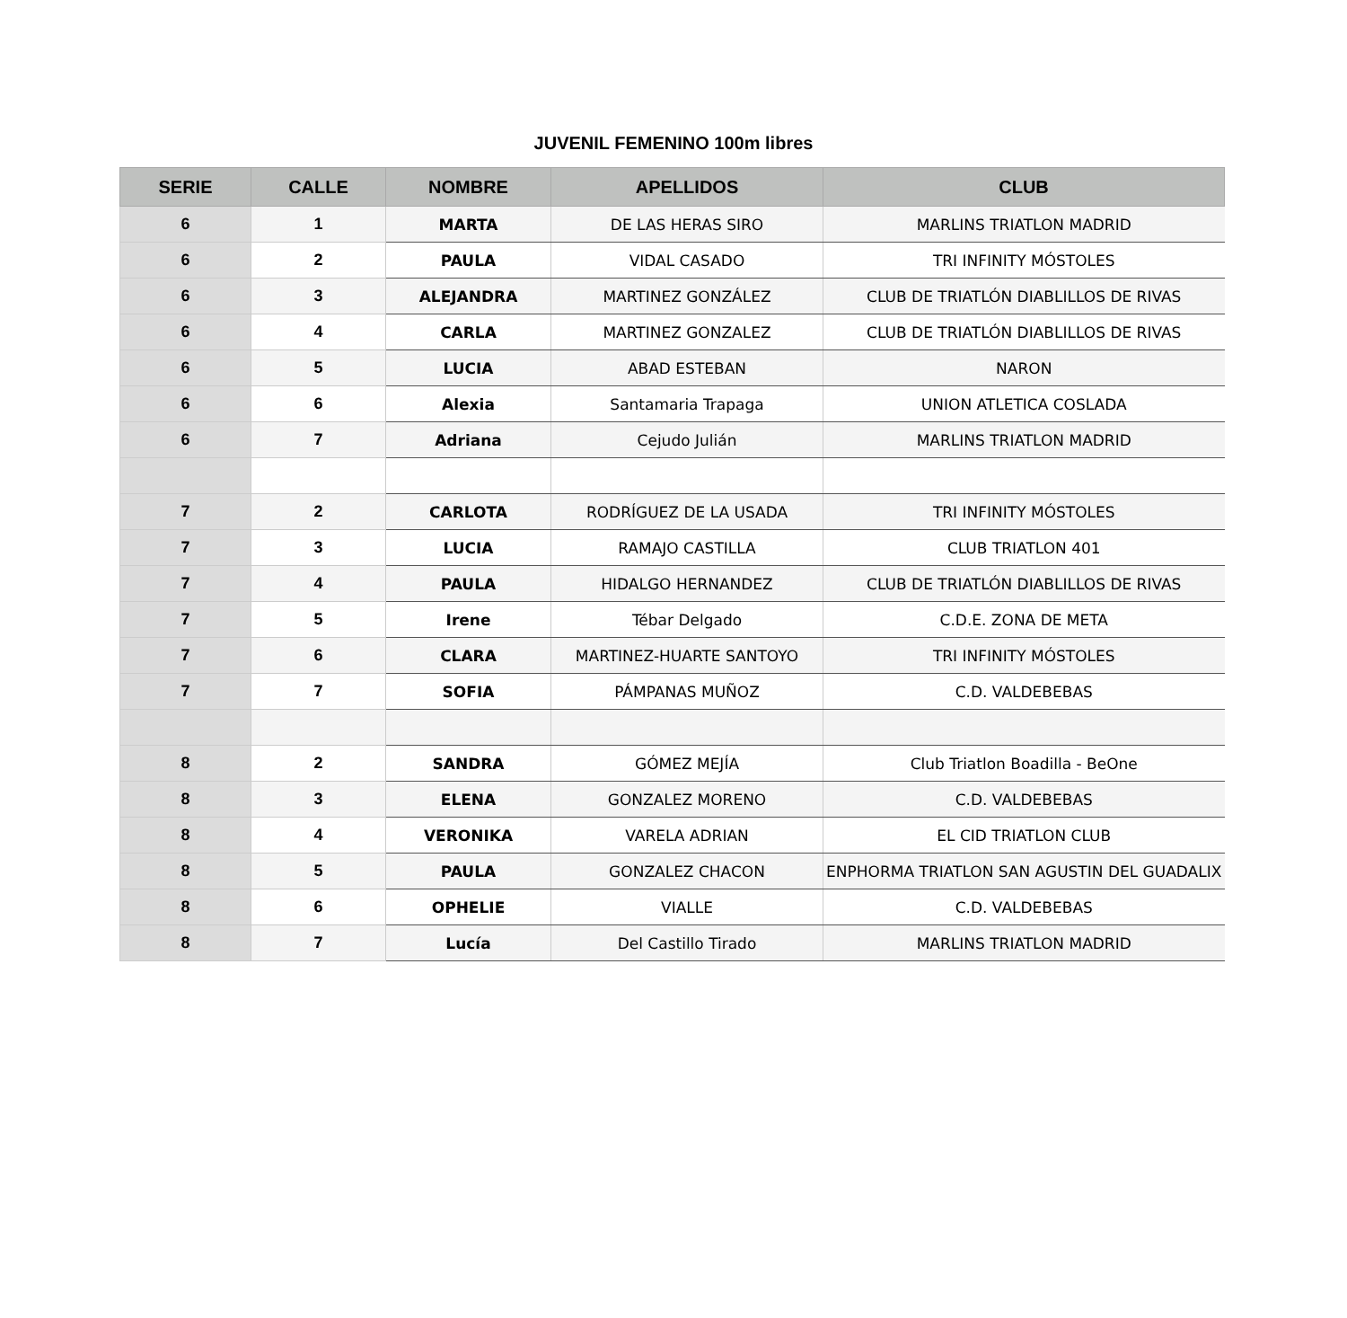JUVENIL FEMENINO 100m libres
| SERIE | CALLE | NOMBRE | APELLIDOS | CLUB |
| --- | --- | --- | --- | --- |
| 6 | 1 | MARTA | DE LAS HERAS SIRO | MARLINS TRIATLON MADRID |
| 6 | 2 | PAULA | VIDAL CASADO | TRI INFINITY MÓSTOLES |
| 6 | 3 | ALEJANDRA | MARTINEZ GONZÁLEZ | CLUB DE TRIATLÓN DIABLILLOS DE RIVAS |
| 6 | 4 | CARLA | MARTINEZ GONZALEZ | CLUB DE TRIATLÓN DIABLILLOS DE RIVAS |
| 6 | 5 | LUCIA | ABAD ESTEBAN | NARON |
| 6 | 6 | Alexia | Santamaria Trapaga | UNION ATLETICA COSLADA |
| 6 | 7 | Adriana | Cejudo Julián | MARLINS TRIATLON MADRID |
| 7 | 2 | CARLOTA | RODRÍGUEZ DE LA USADA | TRI INFINITY MÓSTOLES |
| 7 | 3 | LUCIA | RAMAJO CASTILLA | CLUB TRIATLON 401 |
| 7 | 4 | PAULA | HIDALGO HERNANDEZ | CLUB DE TRIATLÓN DIABLILLOS DE RIVAS |
| 7 | 5 | Irene | Tébar Delgado | C.D.E. ZONA DE META |
| 7 | 6 | CLARA | MARTINEZ-HUARTE SANTOYO | TRI INFINITY MÓSTOLES |
| 7 | 7 | SOFIA | PÁMPANAS MUÑOZ | C.D. VALDEBEBAS |
| 8 | 2 | SANDRA | GÓMEZ MEJÍA | Club Triatlon Boadilla - BeOne |
| 8 | 3 | ELENA | GONZALEZ MORENO | C.D. VALDEBEBAS |
| 8 | 4 | VERONIKA | VARELA ADRIAN | EL CID TRIATLON CLUB |
| 8 | 5 | PAULA | GONZALEZ CHACON | ENPHORMA TRIATLON SAN AGUSTIN DEL GUADALIX |
| 8 | 6 | OPHELIE | VIALLE | C.D. VALDEBEBAS |
| 8 | 7 | Lucía | Del Castillo Tirado | MARLINS TRIATLON MADRID |